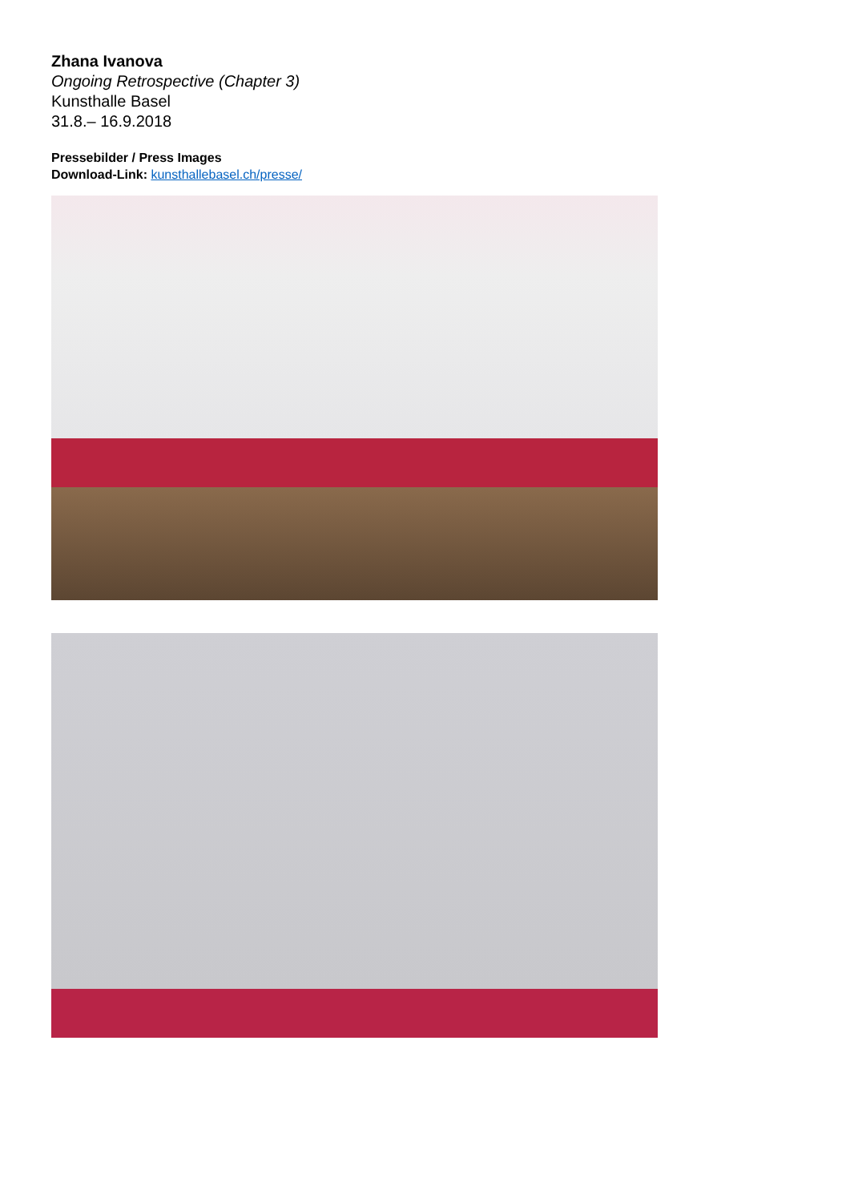Zhana Ivanova
Ongoing Retrospective (Chapter 3)
Kunsthalle Basel
31.8.– 16.9.2018
Pressebilder / Press Images
Download-Link: kunsthallebasel.ch/presse/